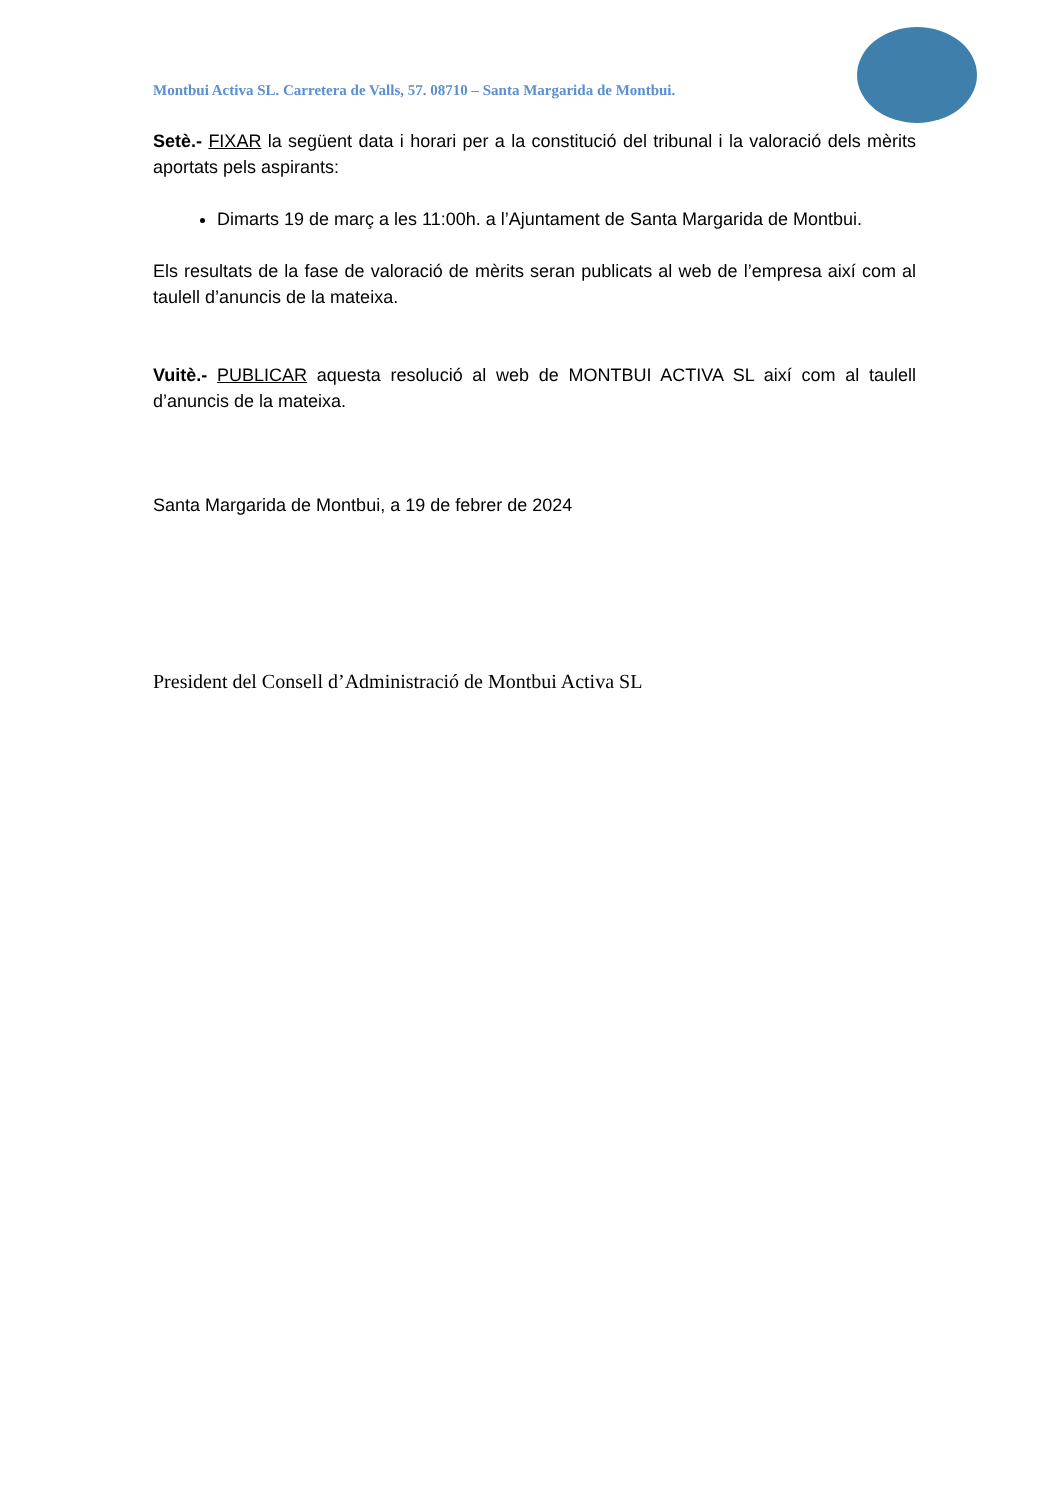Montbui Activa SL. Carretera de Valls, 57. 08710 – Santa Margarida de Montbui.
Setè.- FIXAR la següent data i horari per a la constitució del tribunal i la valoració dels mèrits aportats pels aspirants:
Dimarts 19 de març a les 11:00h. a l’Ajuntament de Santa Margarida de Montbui.
Els resultats de la fase de valoració de mèrits seran publicats al web de l’empresa així com al taulell d’anuncis de la mateixa.
Vuitè.- PUBLICAR aquesta resolució al web de MONTBUI ACTIVA SL així com al taulell d’anuncis de la mateixa.
Santa Margarida de Montbui, a 19 de febrer de 2024
President del Consell d’Administració de Montbui Activa SL